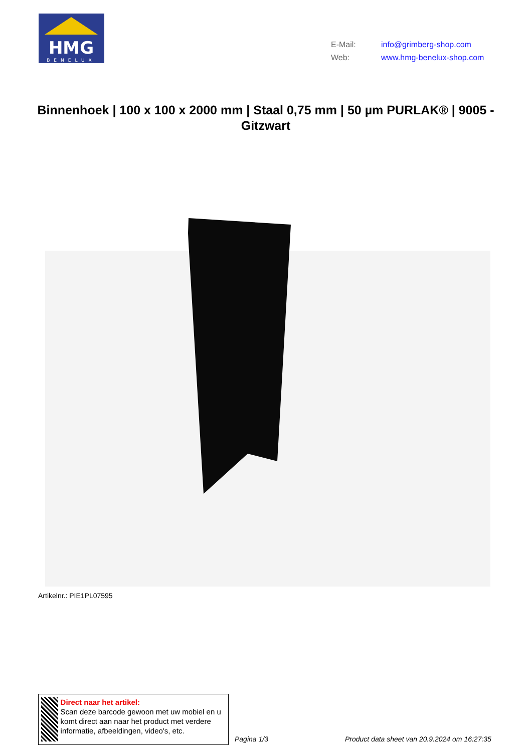HMG
BENELUX
E-Mail: info@grimberg-shop.com
Web: www.hmg-benelux-shop.com
Binnenhoek | 100 x 100 x 2000 mm | Staal 0,75 mm | 50 µm PURLAK® | 9005 - Gitzwart
Artikelnr.: PIE1PL07595
Direct naar het artikel:
Scan deze barcode gewoon met uw mobiel en u komt direct aan naar het product met verdere informatie, afbeeldingen, video's, etc.
Pagina 1/3
Product data sheet van 20.9.2024 om 16:27:35